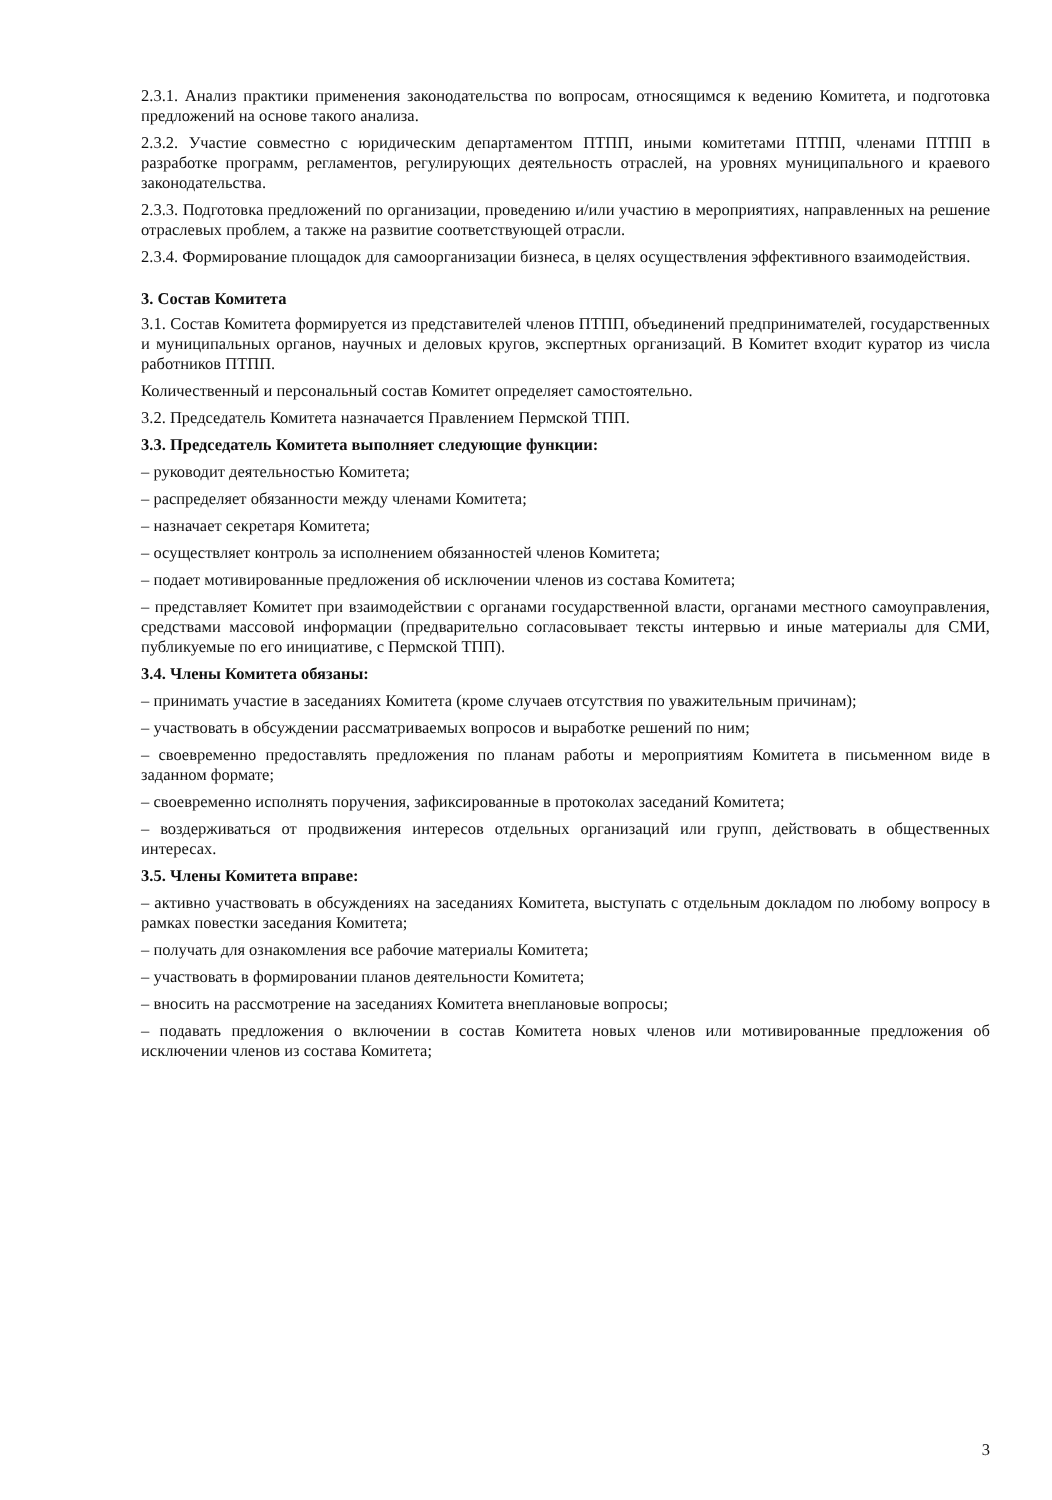2.3.1. Анализ практики применения законодательства по вопросам, относящимся к ведению Комитета, и подготовка предложений на основе такого анализа.
2.3.2. Участие совместно с юридическим департаментом ПТПП, иными комитетами ПТПП, членами ПТПП в разработке программ, регламентов, регулирующих деятельность отраслей, на уровнях муниципального и краевого законодательства.
2.3.3. Подготовка предложений по организации, проведению и/или участию в мероприятиях, направленных на решение отраслевых проблем, а также на развитие соответствующей отрасли.
2.3.4. Формирование площадок для самоорганизации бизнеса, в целях осуществления эффективного взаимодействия.
3. Состав Комитета
3.1. Состав Комитета формируется из представителей членов ПТПП, объединений предпринимателей, государственных и муниципальных органов, научных и деловых кругов, экспертных организаций. В Комитет входит куратор из числа работников ПТПП.
Количественный и персональный состав Комитет определяет самостоятельно.
3.2. Председатель Комитета назначается Правлением Пермской ТПП.
3.3. Председатель Комитета выполняет следующие функции:
– руководит деятельностью Комитета;
– распределяет обязанности между членами Комитета;
– назначает секретаря Комитета;
– осуществляет контроль за исполнением обязанностей членов Комитета;
– подает мотивированные предложения об исключении членов из состава Комитета;
– представляет Комитет при взаимодействии с органами государственной власти, органами местного самоуправления, средствами массовой информации (предварительно согласовывает тексты интервью и иные материалы для СМИ, публикуемые по его инициативе, с Пермской ТПП).
3.4. Члены Комитета обязаны:
– принимать участие в заседаниях Комитета (кроме случаев отсутствия по уважительным причинам);
– участвовать в обсуждении рассматриваемых вопросов и выработке решений по ним;
– своевременно предоставлять предложения по планам работы и мероприятиям Комитета в письменном виде в заданном формате;
– своевременно исполнять поручения, зафиксированные в протоколах заседаний Комитета;
– воздерживаться от продвижения интересов отдельных организаций или групп, действовать в общественных интересах.
3.5. Члены Комитета вправе:
– активно участвовать в обсуждениях на заседаниях Комитета, выступать с отдельным докладом по любому вопросу в рамках повестки заседания Комитета;
– получать для ознакомления все рабочие материалы Комитета;
– участвовать в формировании планов деятельности Комитета;
– вносить на рассмотрение на заседаниях Комитета внеплановые вопросы;
– подавать предложения о включении в состав Комитета новых членов или мотивированные предложения об исключении членов из состава Комитета;
3